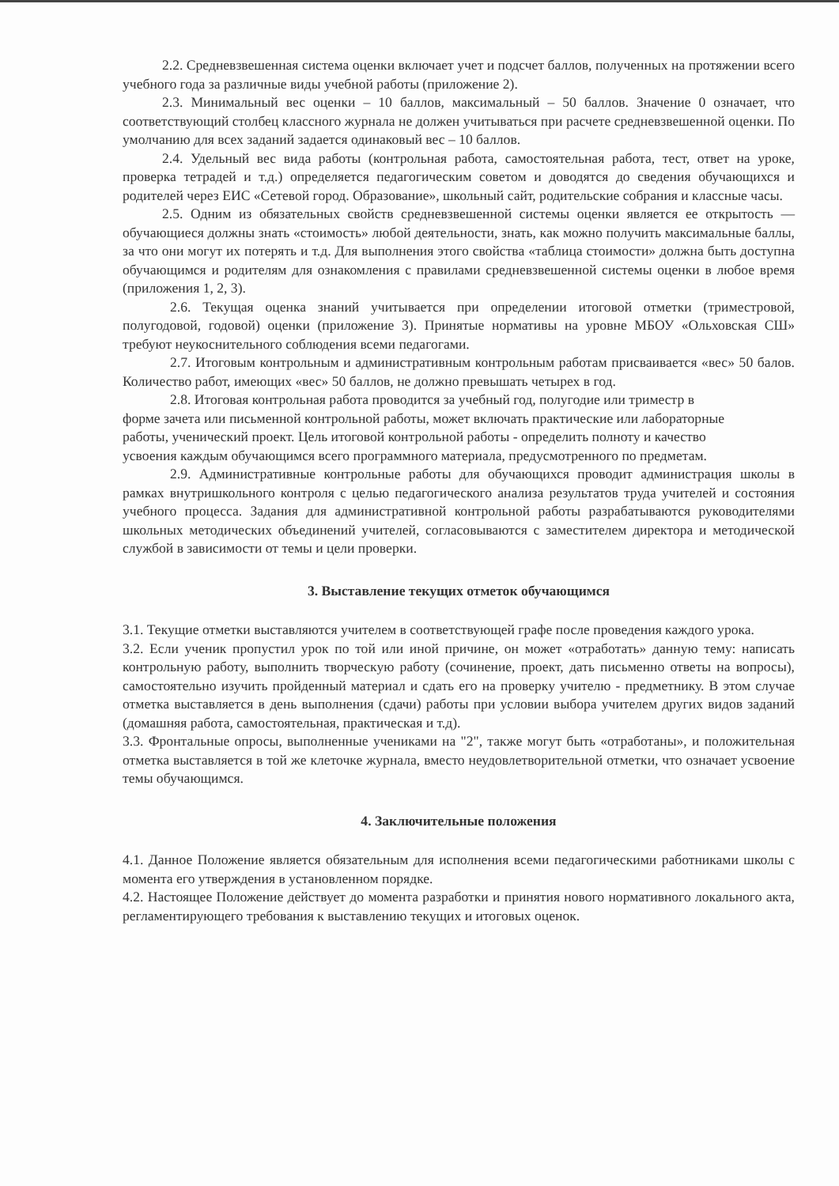2.2. Средневзвешенная система оценки включает учет и подсчет баллов, полученных на протяжении всего учебного года за различные виды учебной работы (приложение 2).
2.3. Минимальный вес оценки – 10 баллов, максимальный – 50 баллов. Значение 0 означает, что соответствующий столбец классного журнала не должен учитываться при расчете средневзвешенной оценки. По умолчанию для всех заданий задается одинаковый вес – 10 баллов.
2.4. Удельный вес вида работы (контрольная работа, самостоятельная работа, тест, ответ на уроке, проверка тетрадей и т.д.) определяется педагогическим советом и доводятся до сведения обучающихся и родителей через ЕИС «Сетевой город. Образование», школьный сайт, родительские собрания и классные часы.
2.5. Одним из обязательных свойств средневзвешенной системы оценки является ее открытость — обучающиеся должны знать «стоимость» любой деятельности, знать, как можно получить максимальные баллы, за что они могут их потерять и т.д. Для выполнения этого свойства «таблица стоимости» должна быть доступна обучающимся и родителям для ознакомления с правилами средневзвешенной системы оценки в любое время (приложения 1, 2, 3).
2.6. Текущая оценка знаний учитывается при определении итоговой отметки (триместровой, полугодовой, годовой) оценки (приложение 3). Принятые нормативы на уровне МБОУ «Ольховская СШ» требуют неукоснительного соблюдения всеми педагогами.
2.7. Итоговым контрольным и административным контрольным работам присваивается «вес» 50 балов. Количество работ, имеющих «вес» 50 баллов, не должно превышать четырех в год.
2.8. Итоговая контрольная работа проводится за учебный год, полугодие или триместр в форме зачета или письменной контрольной работы, может включать практические или лабораторные работы, ученический проект. Цель итоговой контрольной работы - определить полноту и качество усвоения каждым обучающимся всего программного материала, предусмотренного по предметам.
2.9. Административные контрольные работы для обучающихся проводит администрация школы в рамках внутришкольного контроля с целью педагогического анализа результатов труда учителей и состояния учебного процесса. Задания для административной контрольной работы разрабатываются руководителями школьных методических объединений учителей, согласовываются с заместителем директора и методической службой в зависимости от темы и цели проверки.
3. Выставление текущих отметок обучающимся
3.1. Текущие отметки выставляются учителем в соответствующей графе после проведения каждого урока.
3.2. Если ученик пропустил урок по той или иной причине, он может «отработать» данную тему: написать контрольную работу, выполнить творческую работу (сочинение, проект, дать письменно ответы на вопросы), самостоятельно изучить пройденный материал и сдать его на проверку учителю - предметнику. В этом случае отметка выставляется в день выполнения (сдачи) работы при условии выбора учителем других видов заданий (домашняя работа, самостоятельная, практическая и т.д).
3.3. Фронтальные опросы, выполненные учениками на "2", также могут быть «отработаны», и положительная отметка выставляется в той же клеточке журнала, вместо неудовлетворительной отметки, что означает усвоение темы обучающимся.
4. Заключительные положения
4.1. Данное Положение является обязательным для исполнения всеми педагогическими работниками школы с момента его утверждения в установленном порядке.
4.2. Настоящее Положение действует до момента разработки и принятия нового нормативного локального акта, регламентирующего требования к выставлению текущих и итоговых оценок.